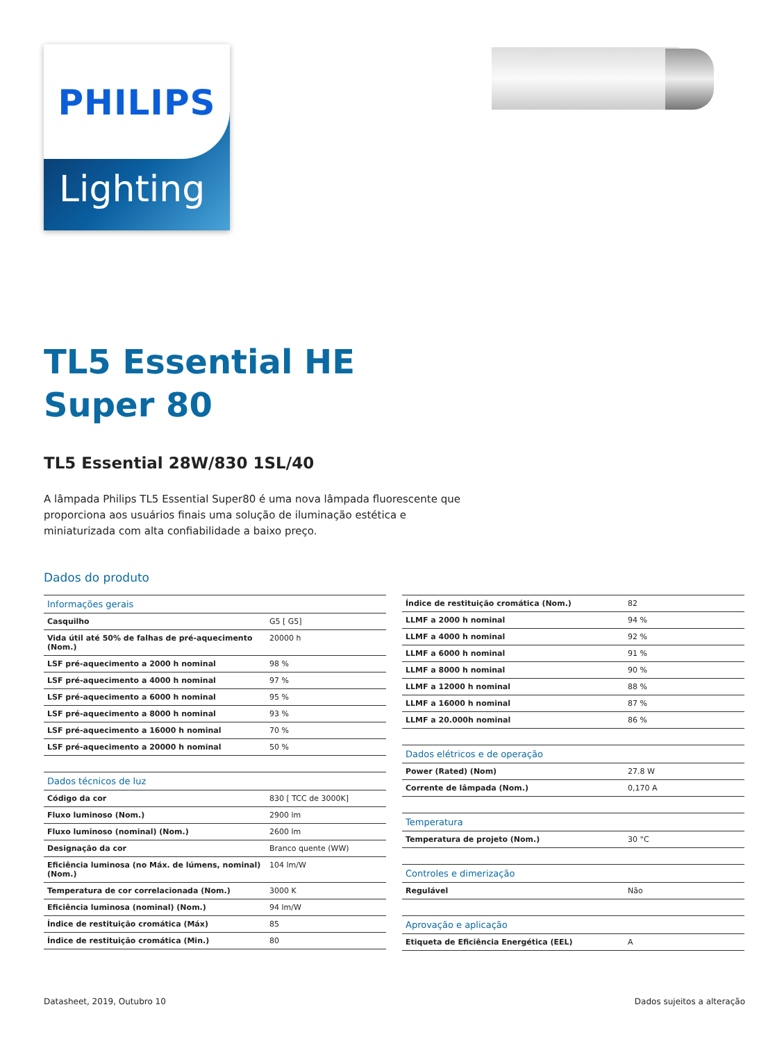PHILIPS
Lighting
TL5 Essential HE
Super 80
TL5 Essential 28W/830 1SL/40
A lâmpada Philips TL5 Essential Super80 é uma nova lâmpada fluorescente que proporciona aos usuários finais uma solução de iluminação estética e miniaturizada com alta confiabilidade a baixo preço.
Dados do produto
| Informações gerais | |
| --- | --- |
| Casquilho | G5 [ G5] |
| Vida útil até 50% de falhas de pré-aquecimento (Nom.) | 20000 h |
| LSF pré-aquecimento a 2000 h nominal | 98 % |
| LSF pré-aquecimento a 4000 h nominal | 97 % |
| LSF pré-aquecimento a 6000 h nominal | 95 % |
| LSF pré-aquecimento a 8000 h nominal | 93 % |
| LSF pré-aquecimento a 16000 h nominal | 70 % |
| LSF pré-aquecimento a 20000 h nominal | 50 % |
| Dados técnicos de luz | |
| Código da cor | 830 [ TCC de 3000K] |
| Fluxo luminoso (Nom.) | 2900 lm |
| Fluxo luminoso (nominal) (Nom.) | 2600 lm |
| Designação da cor | Branco quente (WW) |
| Eficiência luminosa (no Máx. de lúmens, nominal) (Nom.) | 104 lm/W |
| Temperatura de cor correlacionada (Nom.) | 3000 K |
| Eficiência luminosa (nominal) (Nom.) | 94 lm/W |
| Índice de restituição cromática (Máx) | 85 |
| Índice de restituição cromática (Min.) | 80 |
| Índice de restituição cromática (Nom.) | 82 |
| LLMF a 2000 h nominal | 94 % |
| LLMF a 4000 h nominal | 92 % |
| LLMF a 6000 h nominal | 91 % |
| LLMF a 8000 h nominal | 90 % |
| LLMF a 12000 h nominal | 88 % |
| LLMF a 16000 h nominal | 87 % |
| LLMF a 20.000h nominal | 86 % |
| Dados elétricos e de operação | |
| Power (Rated) (Nom) | 27.8 W |
| Corrente de lâmpada (Nom.) | 0,170 A |
| Temperatura | |
| Temperatura de projeto (Nom.) | 30 °C |
| Controles e dimerização | |
| Regulável | Não |
| Aprovação e aplicação | |
| Etiqueta de Eficiência Energética (EEL) | A |
Datasheet, 2019, Outubro 10 Dados sujeitos a alteração